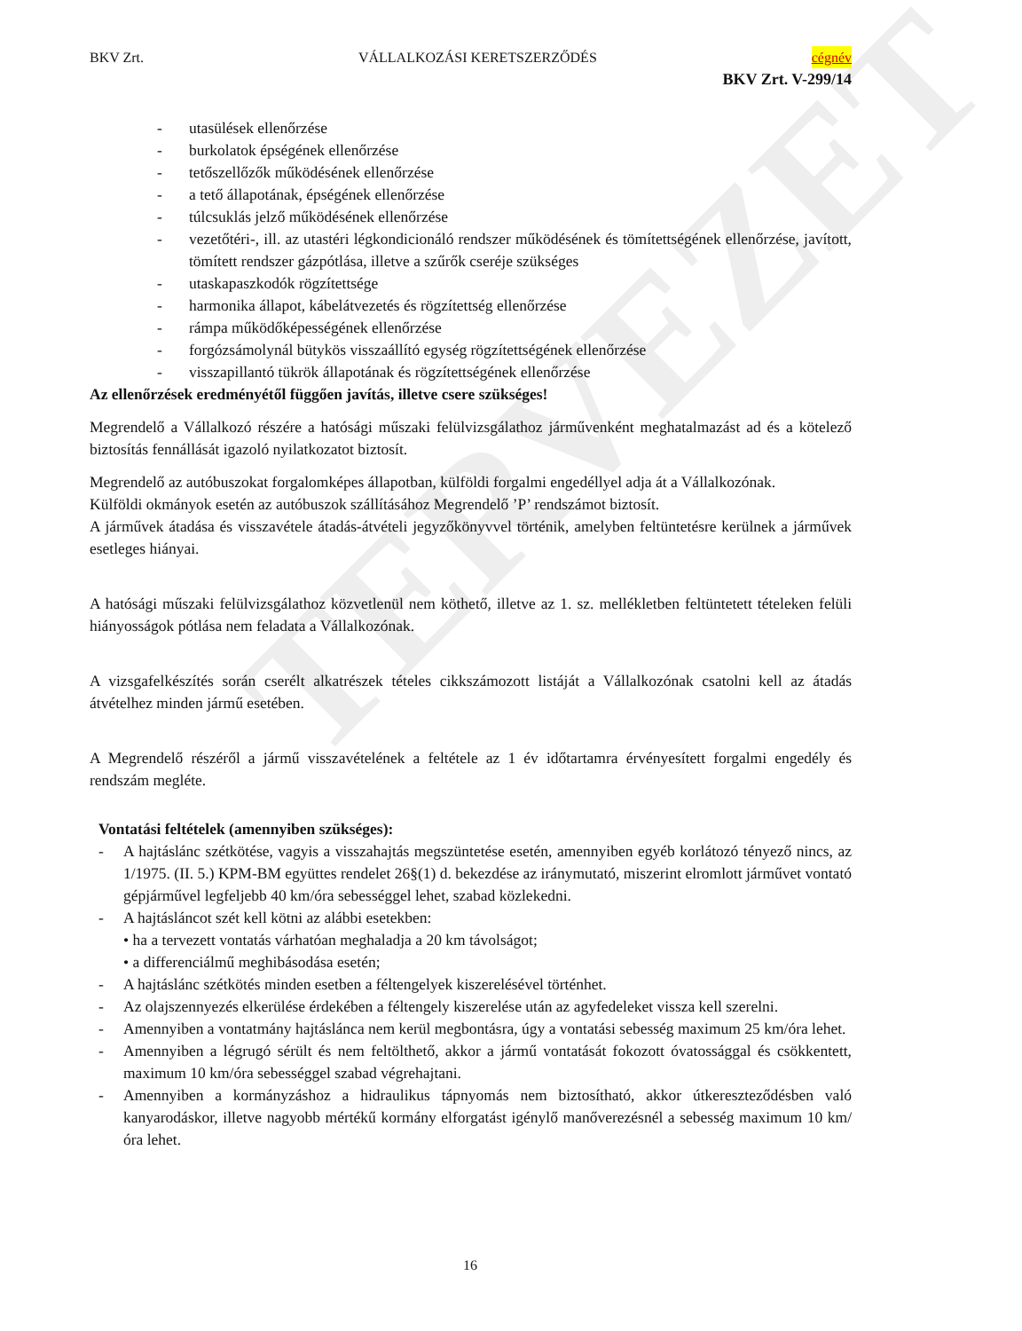TERVEZET
BKV Zrt. VÁLLALKOZÁSI KERETSZERZŐDÉS cégnév
BKV Zrt. V-299/14
- utasülések ellenőrzése
- burkolatok épségének ellenőrzése
- tetőszellőzők működésének ellenőrzése
- a tető állapotának, épségének ellenőrzése
- túlcsuklás jelző működésének ellenőrzése
- vezetőtéri-, ill. az utastéri légkondicionáló rendszer működésének és tömítettségének ellenőrzése, javított, tömített rendszer gázpótlása, illetve a szűrők cseréje szükséges
- utaskapaszkodók rögzítettsége
- harmonika állapot, kábelátvezetés és rögzítettség ellenőrzése
- rámpa működőképességének ellenőrzése
- forgózsámolynál bütykös visszaállító egység rögzítettségének ellenőrzése
- visszapillantó tükrök állapotának és rögzítettségének ellenőrzése
Az ellenőrzések eredményétől függően javítás, illetve csere szükséges!
Megrendelő a Vállalkozó részére a hatósági műszaki felülvizsgálathoz járművenként meghatalmazást ad és a kötelező biztosítás fennállását igazoló nyilatkozatot biztosít.
Megrendelő az autóbuszokat forgalomképes állapotban, külföldi forgalmi engedéllyel adja át a Vállalkozónak.
Külföldi okmányok esetén az autóbuszok szállításához Megrendelő ’P’ rendszámot biztosít.
A járművek átadása és visszavétele átadás-átvételi jegyzőkönyvvel történik, amelyben feltüntetésre kerülnek a járművek esetleges hiányai.
A hatósági műszaki felülvizsgálathoz közvetlenül nem köthető, illetve az 1. sz. mellékletben feltüntetett tételeken felüli hiányosságok pótlása nem feladata a Vállalkozónak.
A vizsgafelkészítés során cserélt alkatrészek tételes cikkszámozott listáját a Vállalkozónak csatolni kell az átadás átvételhez minden jármű esetében.
A Megrendelő részéről a jármű visszavételének a feltétele az 1 év időtartamra érvényesített forgalmi engedély és rendszám megléte.
Vontatási feltételek (amennyiben szükséges):
- A hajtáslánc szétkötése, vagyis a visszahajtás megszüntetése esetén, amennyiben egyéb korlátozó tényező nincs, az 1/1975. (II. 5.) KPM-BM együttes rendelet 26§(1) d. bekezdése az iránymutató, miszerint elromlott járművet vontató gépjárművel legfeljebb 40 km/óra sebességgel lehet, szabad közlekedni.
- A hajtásláncot szét kell kötni az alábbi esetekben:
• ha a tervezett vontatás várhatóan meghaladja a 20 km távolságot;
• a differenciálmű meghibásodása esetén;
- A hajtáslánc szétkötés minden esetben a féltengelyek kiszerelésével történhet.
- Az olajszennyezés elkerülése érdekében a féltengely kiszerelése után az agyfedeleket vissza kell szerelni.
- Amennyiben a vontatmány hajtáslánca nem kerül megbontásra, úgy a vontatási sebesség maximum 25 km/óra lehet.
- Amennyiben a légrugó sérült és nem feltölthető, akkor a jármű vontatását fokozott óvatossággal és csökkentett, maximum 10 km/óra sebességgel szabad végrehajtani.
- Amennyiben a kormányzáshoz a hidraulikus tápnyomás nem biztosítható, akkor útkereszteződésben való kanyarodáskor, illetve nagyobb mértékű kormány elforgatást igénylő manőverezésnél a sebesség maximum 10 km/óra lehet.
16